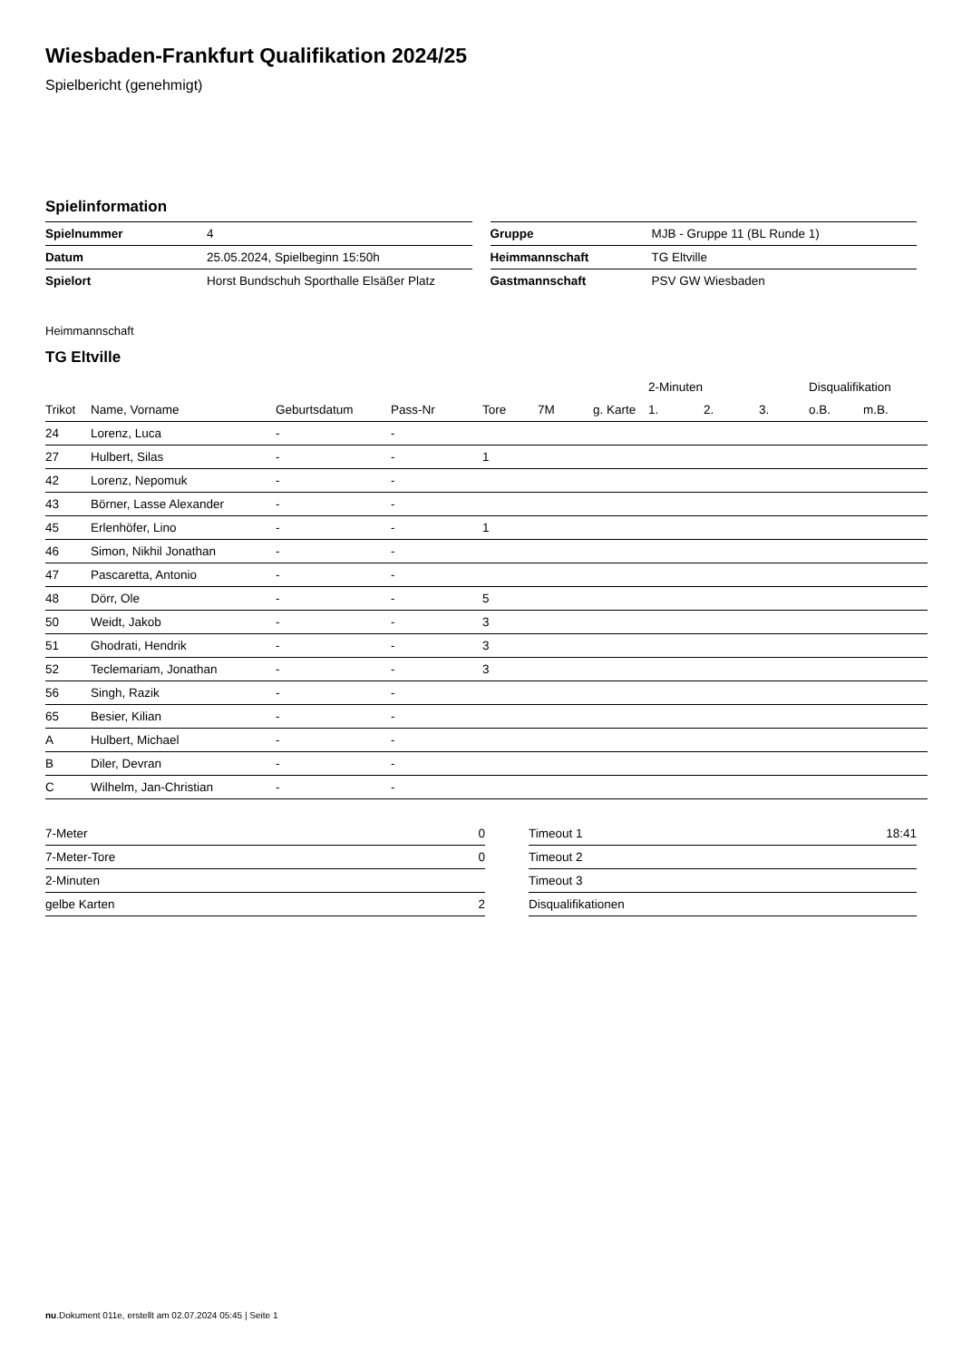Wiesbaden-Frankfurt Qualifikation 2024/25
Spielbericht (genehmigt)
Spielinformation
| Spielnummer | 4 |
| Datum | 25.05.2024, Spielbeginn 15:50h |
| Spielort | Horst Bundschuh Sporthalle Elsäßer Platz |
| Gruppe | MJB - Gruppe 11 (BL Runde 1) |
| Heimmannschaft | TG Eltville |
| Gastmannschaft | PSV GW Wiesbaden |
Heimmannschaft
TG Eltville
| | | | | | | | 2-Minuten | | | Disqualifikation | |
| --- | --- | --- | --- | --- | --- | --- | --- | --- | --- | --- | --- |
| Trikot | Name, Vorname | Geburtsdatum | Pass-Nr | Tore | 7M | g. Karte | 1. | 2. | 3. | o.B. | m.B. |
| 24 | Lorenz, Luca | - | - | | | | | | | | |
| 27 | Hulbert, Silas | - | - | 1 | | | | | | | |
| 42 | Lorenz, Nepomuk | - | - | | | | | | | | |
| 43 | Börner, Lasse Alexander | - | - | | | | | | | | |
| 45 | Erlenhöfer, Lino | - | - | 1 | | | | | | | |
| 46 | Simon, Nikhil Jonathan | - | - | | | | | | | | |
| 47 | Pascaretta, Antonio | - | - | | | | | | | | |
| 48 | Dörr, Ole | - | - | 5 | | | | | | | |
| 50 | Weidt, Jakob | - | - | 3 | | | | | | | |
| 51 | Ghodrati, Hendrik | - | - | 3 | | | | | | | |
| 52 | Teclemariam, Jonathan | - | - | 3 | | | | | | | |
| 56 | Singh, Razik | - | - | | | | | | | | |
| 65 | Besier, Kilian | - | - | | | | | | | | |
| A | Hulbert, Michael | - | - | | | | | | | | |
| B | Diler, Devran | - | - | | | | | | | | |
| C | Wilhelm, Jan-Christian | - | - | | | | | | | | |
| 7-Meter | 0 |
| 7-Meter-Tore | 0 |
| 2-Minuten | |
| gelbe Karten | 2 |
| Timeout 1 | 18:41 |
| Timeout 2 | |
| Timeout 3 | |
| Disqualifikationen | |
nu.Dokument 011e, erstellt am 02.07.2024 05:45 | Seite 1